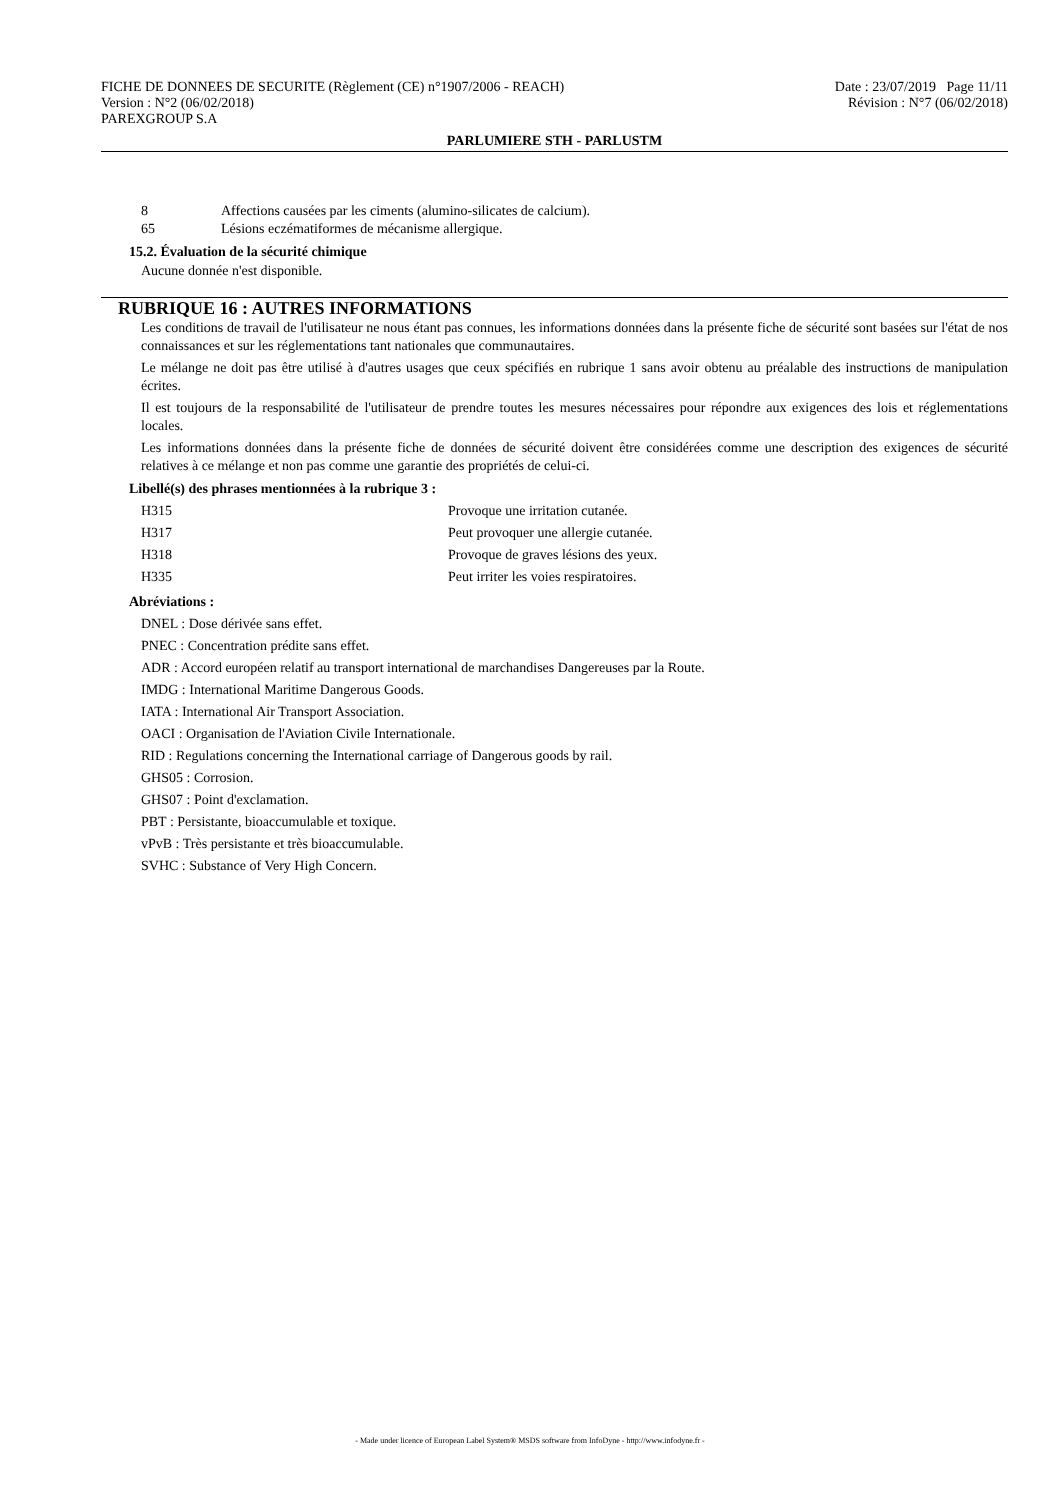FICHE DE DONNEES DE SECURITE (Règlement (CE) n°1907/2006 - REACH) Date : 23/07/2019 Page 11/11
Version : N°2 (06/02/2018) Révision : N°7 (06/02/2018)
PAREXGROUP S.A
PARLUMIERE STH - PARLUSTM
| 8 | Affections causées par les ciments (alumino-silicates de calcium). |
| 65 | Lésions eczématiformes de mécanisme allergique. |
15.2. Évaluation de la sécurité chimique
Aucune donnée n'est disponible.
RUBRIQUE 16 : AUTRES INFORMATIONS
Les conditions de travail de l'utilisateur ne nous étant pas connues, les informations données dans la présente fiche de sécurité sont basées sur l'état de nos connaissances et sur les réglementations tant nationales que communautaires.
Le mélange ne doit pas être utilisé à d'autres usages que ceux spécifiés en rubrique 1 sans avoir obtenu au préalable des instructions de manipulation écrites.
Il est toujours de la responsabilité de l'utilisateur de prendre toutes les mesures nécessaires pour répondre aux exigences des lois et réglementations locales.
Les informations données dans la présente fiche de données de sécurité doivent être considérées comme une description des exigences de sécurité relatives à ce mélange et non pas comme une garantie des propriétés de celui-ci.
Libellé(s) des phrases mentionnées à la rubrique 3 :
| H315 | Provoque une irritation cutanée. |
| H317 | Peut provoquer une allergie cutanée. |
| H318 | Provoque de graves lésions des yeux. |
| H335 | Peut irriter les voies respiratoires. |
Abréviations :
DNEL : Dose dérivée sans effet.
PNEC : Concentration prédite sans effet.
ADR : Accord européen relatif au transport international de marchandises Dangereuses par la Route.
IMDG : International Maritime Dangerous Goods.
IATA : International Air Transport Association.
OACI : Organisation de l'Aviation Civile Internationale.
RID : Regulations concerning the International carriage of Dangerous goods by rail.
GHS05 : Corrosion.
GHS07 : Point d'exclamation.
PBT : Persistante, bioaccumulable et toxique.
vPvB : Très persistante et très bioaccumulable.
SVHC : Substance of Very High Concern.
- Made under licence of European Label System® MSDS software from InfoDyne - http://www.infodyne.fr -